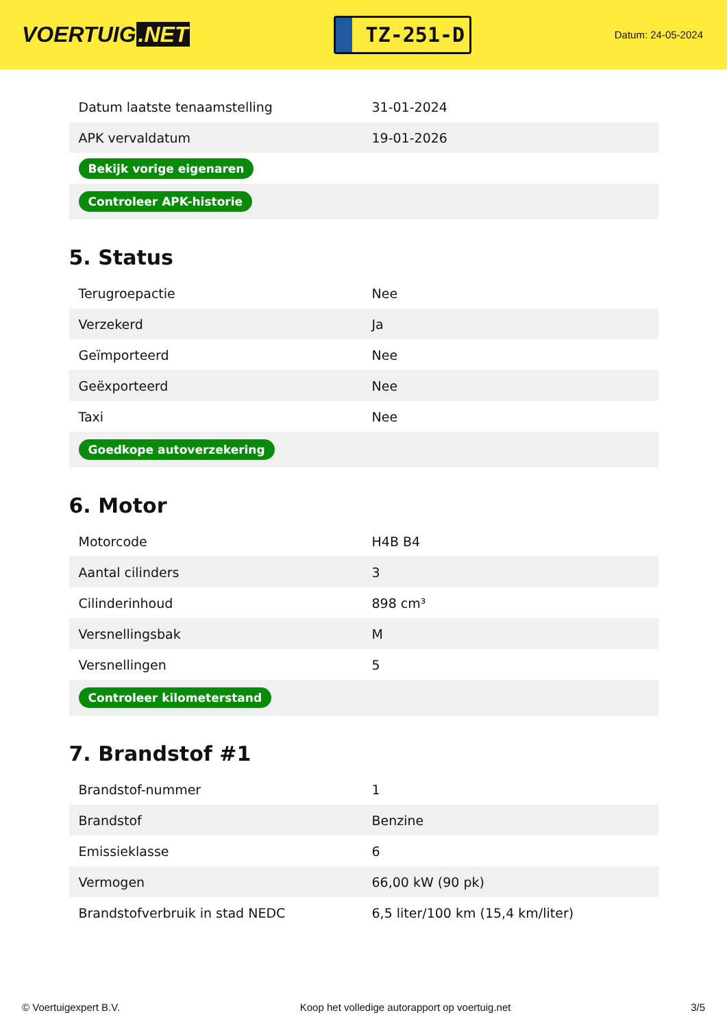VOERTUIG.NET
TZ-251-D
Datum: 24-05-2024
| Datum laatste tenaamstelling | 31-01-2024 |
| APK vervaldatum | 19-01-2026 |
| Bekijk vorige eigenaren | |
| Controleer APK-historie | |
5. Status
| Terugroepactie | Nee |
| Verzekerd | Ja |
| Geïmporteerd | Nee |
| Geëxporteerd | Nee |
| Taxi | Nee |
| Goedkope autoverzekering | |
6. Motor
| Motorcode | H4B B4 |
| Aantal cilinders | 3 |
| Cilinderinhoud | 898 cm³ |
| Versnellingsbak | M |
| Versnellingen | 5 |
| Controleer kilometerstand | |
7. Brandstof #1
| Brandstof-nummer | 1 |
| Brandstof | Benzine |
| Emissieklasse | 6 |
| Vermogen | 66,00 kW (90 pk) |
| Brandstofverbruik in stad NEDC | 6,5 liter/100 km (15,4 km/liter) |
© Voertuigexpert B.V. Koop het volledige autorapport op voertuig.net 3/5